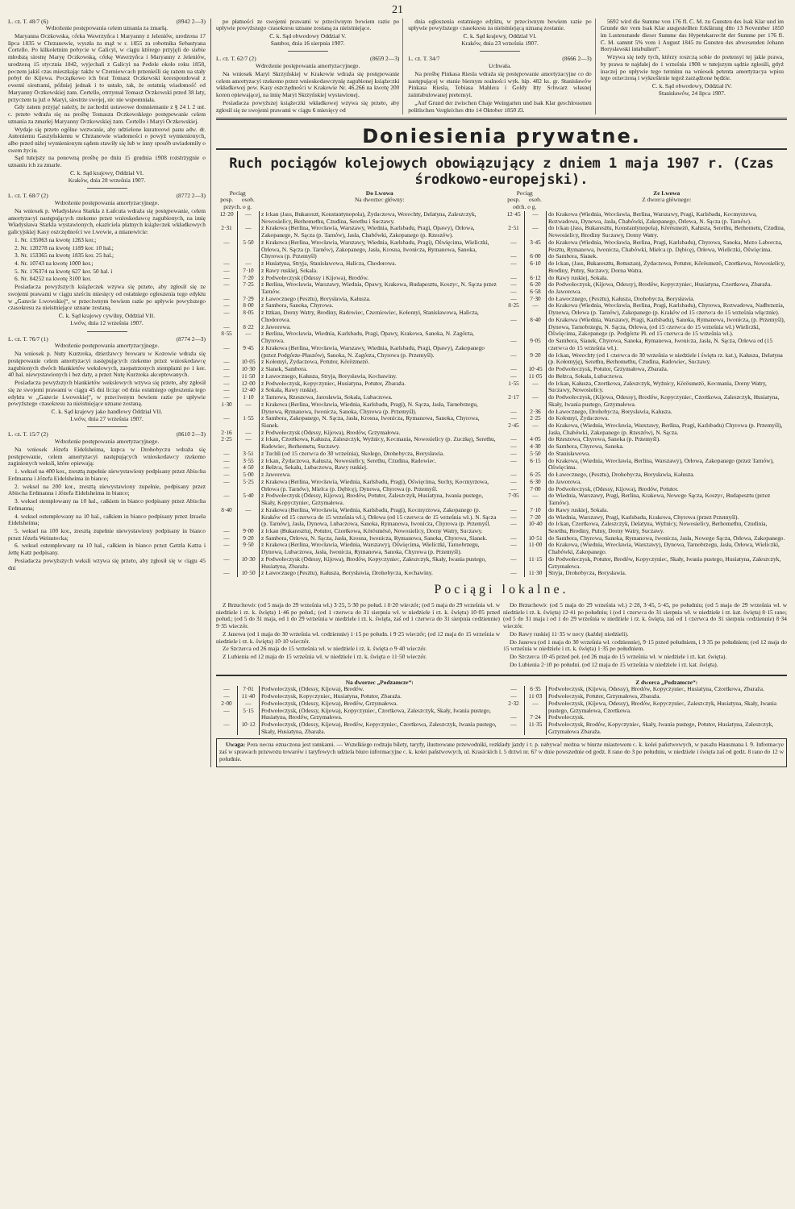21
L. cz. T. 48/7 (6) (8942 2—3)
Wdrożenie postępowania celem uznania za zmarłą.
Maryanna Oczkowska, córka Wawrzyńca i Maryanny z Jeleniów, urodzona 17 lipca 1835 w Chrzanowie, wyszła za mąż w r. 1855 za robotnika Sebastyana Cortello. Po kilkoletnim pobycie w Galicyi, w ciągu którego przyjęli do siebie młodszą siostrę Maryę Oczkowską, córkę Wawrzyńca i Maryanny z Jeleniów, urodzoną 15 stycznia 1842, wyjechali z Galicyi na Podole około roku 1858, poczem jakiś czas mieszkając także w Czerniowcach przenieśli się razem na stały pobyt do Kijowa. Początkowo ich brat Tomasz Oczkowski korespondował z owemi siostrami, później jednak i to ustało, tak, że ostatnią wiadomość od Maryanny Oczkowskiej zam. Cortello, otrzymał Tomasz Oczkowski przed 38 laty, przyczem ta już o Maryi, siostrze swojej, nic nie wspomniała.
Gdy zatem przyjąć należy, że zachodzi ustawowe domniemanie z § 24 l. 2 ust. c. przeto wdraża się na prośbę Tomasza Oczkowskiego postępowanie celem uznania za zmarłej Maryanny Oczkowskiej zam. Cortello i Maryi Oczkowskiej.
Wydaje się przeto ogólne wezwanie, aby udzielono kuratorowi panu adw. dr. Antoniemu Gaszyńskiemu w Chrzanowie wiadomości o powyż wymienionych, albo przed niżej wymienionym sądem stawiły się lub w inny sposób uwiadomiły o swem życiu.
Sąd tutejszy na ponowną prośbę po dniu 15 grudnia 1908 rozstrzygnie o uznaniu ich za zmarłe.
C. k. Sąd krajowy, Oddział VI.
Kraków, dnia 28 września 1907.
L. cz. T. 68/7 (2) (8772 2—3)
Wdrożenie postępowania amortyzacyjnego.
Na wniosek p. Władysława Starkla z Łańcuta wdraża się postępowanie, celem amortyzacyi następujących rzekomo przez wnioskodawcę zagubionych, na imię Władysława Starkla wystawionych, okaziciela płatnych książeczek wkładkowych galicyjskiej Kasy oszczędności we Lwowie, a mianowicie:
1. Nr. 135063 na kwotę 1263 kor.;
2. Nr. 120278 na kwotę 1189 kor. 10 hal.;
3. Nr. 153365 na kwotę 1835 kor. 25 hal.;
4. Nr. 10743 na kwotę 1000 kor.;
5. Nr. 176374 na kwotę 627 kor. 50 hal. i
6. Nr. 84252 na kwotę 3100 kor.
Posiadacza powyższych książeczek wzywa się przeto, aby zgłosił się ze swojemi prawami w ciągu sześciu miesięcy od ostatniego ogłoszenia tego edyktu w „Gazecie Lwowskiej“, w przeciwnym bowiem razie po upływie powyższego czasokresu za nieistniejące uznane zostaną.
C. k. Sąd krajowy cywilny, Oddział VII.
Lwów, dnia 12 września 1907.
L. cz. T. 76/7 (1) (8774 2—3)
Wdrożenie postępowania amortyzacyjnego.
Na wniosek p. Nuty Kurzroka, dzierżawcy browaru w Kozowie wdraża się postępowanie celem amortyzacyi następujących rzekomo przez wnioskodawcę zagubionych dwóch blankietów wekslowych, zaopatrzonych stemplami po 1 kor. 40 hal. niewystawionych i bez daty, a przez Nutę Kurzroka akceptowanych.
Posiadacza powyższych blankietów wekslowych wzywa się przeto, aby zgłosił się ze swojemi prawami w ciągu 45 dni licząc od dnia ostatniego ogłoszenia tego edyktu w „Gazecie Lwowskiej“, w przeciwnym bowiem razie po upływie powyższego czasokresu za nieistniejące uznane zostaną.
C. k. Sąd krajowy jako handlowy Oddział VII.
Lwów, dnia 27 września 1907.
L. cz. T. 15/7 (2) (8610 2—3)
Wdrożenie postępowania amortyzacyjnego.
Na wniosek Józefa Eidelsheima, kupca w Drohobyczu wdraża się postępowanie, celem amortyzacyi następujących wnioskodawcy rzekomo zaginionych weksli, które opiewają:
1. weksel na 400 kor., zresztą zupełnie niewystawiony podpisany przez Abischa Erdmanna i Józefa Eidelsheima in bianco;
2. weksel na 200 kor., zresztą niewystawiony zupełnie, podpisany przez Abischa Erdmanna i Józefa Eidelsheima in bianco;
3. weksel stemplowany na 10 hal., całkiem in bianco podpisany przez Abischa Erdmanna;
4. weksel ostemplowany na 10 hal., całkiem in bianco podpisany przez Izraela Eidelsheima;
5. weksel na 100 kor., zresztą zupełnie niewystawiony podpisany in bianco przez Józefa Weinstocka;
6. weksel ostemplowany na 10 hal., całkiem in bianco przez Getzla Katza i Jettę Katz podpisany.
Posiadacza powyższych weksli wzywa się przeto, aby zgłosił się w ciągu 45 dni
po płatności ze swojemi prawami w przeciwnym bowiem razie po upływie powyższego czasokresu uznane zostaną za nieistniejące.
C. k. Sąd obwodowy Oddział V.
Sambor, dnia 16 sierpnia 1907.
L. cz. T. 62/7 (2) (8659 2—3)
Wdrożenie postępowania amortyzacyjnego.
Na wniosek Maryi Skrzyńskiej w Krakowie wdraża się postępowanie celem amortyzacyi rzekomo przez wnioskodawczynię zagubionej książeczki wkładkowej pow. Kasy oszczędności w Krakowie Nr. 46.266 na kwotę 200 koron opiewającej, na imię Maryi Skrzyńskiej wystawionej.
Posiadacza powyższej książeczki wkładkowej wzywa się przeto, aby zgłosił się ze swojemi prawami w ciągu 6 miesięcy od
dnia ogłoszenia ostatniego edyktu, w przeciwnym bowiem razie po upływie powyższego czasokresu za nieistniejącą uznaną zostanie.
C. k. Sąd krajowy, Oddział VI.
Kraków, dnia 23 września 1907.
L. cz. T. 34/7 (8666 2—3)
Uchwała.
Na prośbę Pinkasa Riesla wdraża się postępowanie amortyzacyjne co do następującej w stanie biernym realności wyk. hip. 482 ks. gr. Stanisławów Pinkasa Riesla, Tobiasa Mahlera i Goldy Itty Schwarz własnej zaintabulowanej pretensyi.
„Auf Grund der zwischen Chaje Weingarten und Isak Klar geschlossenen politischen Vergleiches dtto 14 Oktober 1850 Zl.
5692 wird die Summe von 176 fl. C. M. zu Gunsten des Isak Klar und im Grunde der vom Isak Klar ausgestellten Erklärung dtto 13 November 1850 im Lastenstande dieser Summe das Hypotekarrecht der Summe per 176 fl. C. M. sammt 5% vom 1 August 1845 zu Gunsten des abwesenden Johann Borysławski intabuliert“.
Wzywa się tedy tych, którzy roszczą sobie do pretensyi tej jakie prawa, by prawa te najdalej do 1 września 1908 w tutejszym sądzie zgłosili, gdyż inaczej po upływie tego terminu na wniosek petenta amortyzacya wpisu tego orzeczoną i wykreślenie tegoż zarządzone będzie.
C. k. Sąd obwodowy, Oddział IV.
Stanisławów, 24 lipca 1907.
Doniesienia prywatne.
Ruch pociągów kolejowych obowiązujący z dniem 1 maja 1907 r. (Czas środkowo-europejski).
| Pociąg | | Do Lwowa Na dworzec główny: |
| --- | --- | --- |
| posp. | osob. | |
| przych. o g. | | |
| 12·20 | — | z Ickan (Jass, Bukareszt, Konstantynopola), Żydaczowa, Worochty, Delatyna, Zaleszczyk, Nowosielicy, Berhomethu, Czudina, Serethu i Suczawy. |
| 2·31 | — | z Krakowa (Berlina, Wrocławia, Warszawy, Wiednia, Karlsbadu, Pragi, Opawy), Orłowa, Zakopanego, N. Sącza (p. Tarnów), Jasła, Chabówki, Zakopanego (p. Rzeszów). |
| — | 5·50 | z Krakowa (Berlina, Wrocławia, Warszawy, Wiednia, Karlsbadu, Pragi), Oświęcima, Wieliczki, Orłowa, N. Sącza (p. Tarnów), Zakopanego, Jasła, Krosna, Iwonicza, Rymanowa, Sanoka, Chyrowa (p. Przemyśl) |
| — | — | z Husiatyna, Stryja, Stanisławowa, Halicza, Chodorowa. |
| — | 7·10 | z Rawy ruskiej, Sokala. |
| — | 7·20 | z Podwołoczysk (Odessy i Kijowa), Brodów. |
| — | 7·25 | z Berlina, Wrocławia, Warszawy, Wiednia, Opawy, Krakowa, Budapesztu, Koszyc, N. Sącza przez Tarnów. |
| — | 7·29 | z Ławocznego (Pesztu), Borysławia, Kałusza. |
| — | 8·00 | z Sambora, Sanoka, Chyrowa. |
| — | 8·05 | z Itzkan, Dorny Watry, Brodiny, Radowiec, Czerniowiec, Kołomyi, Stanisławowa, Halicza, Chodorowa. |
| — | 8·22 | z Jaworowa. |
| 8·55 | — | z Berlina, Wrocławia, Wiednia, Karlsbadu, Pragi, Opawy, Krakowa, Sanoka, N. Zagórza, Chyrowa. |
| — | 9·45 | z Krakowa (Berlina, Wrocławia, Warszawy, Wiednia, Karlsbadu, Pragi, Opawy), Zakopanego (przez Podgórze-Płaszów), Sanoka, N. Zagórza, Chyrowa (p. Przemyśl). |
| — | 10·05 | z Kołomyi, Żydaczowa, Potutor, Körözmezö. |
| — | 10·30 | z Sianek, Sambora. |
| — | 11·50 | z Ławocznego, Kałusza, Stryja, Borysławia, Kochawiny. |
| — | 12·00 | z Podwołoczysk, Kopyczyniec, Husiatyna, Potutor, Zbaraża. |
| — | 12·40 | z Sokala, Rawy ruskiej. |
| — | 1·10 | z Tarnowa, Rzeszowa, Jarosławia, Sokala, Lubaczowa. |
| 1·30 | — | z Krakowa (Berlina, Wrocławia, Wiednia, Karlsbadu, Pragi), N. Sącza, Jasła, Tarnobrzegu, Dynowa, Rymanowa, Iwonicza, Sanoka, Chyrowa (p. Przemyśl). |
| — | 1·55 | z Sambora, Zakopanego, N. Sącza, Jasła, Krosna, Iwonicza, Rymanowa, Sanoka, Chyrowa, Sianek. |
| 2·16 | — | z Podwołoczysk (Odessy, Kijowa), Brodów, Grzymałowa. |
| 2·25 | — | z Ickan, Czortkowa, Kałusza, Zaleszczyk, Wyżnicy, Kocmania, Nowosielicy (p. Zuczkę), Serethu, Radowiec, Berhometu, Suczawy. |
| — | 3·51 | z Tuchli (od 15 czerwca do 30 września), Skolego, Drohobycza, Borysławia. |
| — | 3·55 | z Ickan, Żydaczowa, Kałusza, Nowosielicy, Serethu, Czudina, Radowiec. |
| — | 4·50 | z Bełzca, Sokalu, Lubaczowa, Rawy ruskiej. |
| — | 5·00 | z Jaworowa. |
| — | 5·25 | z Krakowa (Berlina, Wrocławia, Wiednia, Karlsbadu, Pragi), Oświęcima, Suchy, Kocmyrzowa, Orłowa (p. Tarnów), Mielca (p. Dębicę), Dynowa, Chyrowa (p. Przemyśl. |
| — | 5·40 | z Podwołoczysk (Odessy, Kijowa), Brodów, Potutor, Zaleszczyk, Husiatyna, Iwania pustego, Skały, Kopyczyniec, Grzymałowa. |
| 8·40 | — | z Krakowa (Berlina, Wrocławia, Wiednia, Karlsbadu, Pragi), Kocmyrzowa, Zakopanego (p. Kraków od 15 czerwca do 15 września wł.), Orłowa (od 15 czerwca do 15 września wł.). N. Sącza (p. Tarnów), Jasła, Dynowa, Lubaczowa, Sanoka, Rymanowa, Iwonicza, Chyrowa (p. Przemyśl. |
| — | 9·00 | z Ickan (Bukaresztu), Potutor, Czortkowa, Körösmösö, Nowosielicy, Dorny Watry, Suczawy. |
| — | 9·20 | z Sambora, Orłowa, N. Sącza, Jasła, Krosna, Iwonicza, Rymanowa, Sanoka, Chyrowa, Sianek. |
| — | 9·50 | z Krakowa (Berlina, Wrocławia, Wiednia, Warszawy), Oświęcima, Wieliczki, Tarnobrzegu, Dynowa, Lubaczowa, Jasła, Iwonicza, Rymanowa, Sanoka, Chyrowa (p. Przemyśl). |
| — | 10·30 | z Podwołoczysk (Odessy, Kijowa), Brodów, Kopyczyniec, Zaleszczyk, Skały, Iwania pustego, Husiatyna, Zbaraża. |
| — | 10·50 | z Ławocznego (Pesztu), Kałusza, Borysławia, Drohobycza, Kochawiny. |
| Pociąg | | Ze Lwowa Z dworca głównego: |
| --- | --- | --- |
| posp. | osob. | |
| odch. o g. | | |
| 12·45 | — | do Krakowa (Wiednia, Wrocławia, Berlina, Warszawy, Pragi, Karlsbadu, Kocmyrzowa, Rozwadowa, Dynowa, Jasła, Chabówki, Zakopanego, Orłowa, N. Sącza (p. Tarnów). |
| 2·51 | — | do Ickan (Jass, Bukaresztu, Konstantynopola), Körösmezö, Kałusza, Serethu, Berhometu, Czudina, Nowosielicy, Brodiny Suczawy, Dorny Watry. |
| — | 3·45 | do Krakowa (Wiednia, Wrocławia, Berlina, Pragi, Karlsbadu), Chyrowa, Sanoka, Mezo Laborcza, Pesztu, Rymanowa, Iwonicza, Chabówki, Mielca (p. Dębicę), Orłowa, Wieliczki, Oświęcima. |
| — | 6·00 | do Sambora, Sianek. |
| — | 6·10 | do Ickan, (Jass, Bukaresztu, Botuszan), Żydaczowa, Potutor, Körösmezö, Czortkowa, Nowosielicy, Brodiny, Putny, Suczawy, Dorna Watra. |
| — | 6·12 | do Rawy ruskiej, Sokala. |
| — | 6·20 | do Podwołoczysk, (Kijowa, Odessy), Brodów, Kopyczyniec, Husiatyna, Czortkowa, Zbaraża. |
| — | 6·58 | do Jaworowa. |
| — | 7·30 | do Ławocznego, (Pesztu), Kałusza, Drohobycza, Borysławia. |
| 8·25 | — | do Krakowa (Wiednia, Wrocławia, Berlina, Pragi, Karlsbadu), Chyrowa, Rozwadowa, Nadbrzezia, Dynowa, Orłowa (p. Tarnów), Zakopanego (p. Kraków od 15 czerwca do 15 września włącznie). |
| — | 8·40 | do Krakowa (Wiednia, Warszawy, Pragi, Karlsbadu), Sanoka, Rymanowa, Iwonicza, (p. Przemyśl), Dynowa, Tarnobrzegu, N. Sącza, Orłowa, (od 15 czerwca do 15 września wł.) Wieliczki, Oświęcima, Zakopanego (p. Podgórze Pł. od 15 czerwca do 15 września wł.). |
| — | 9·05 | do Sambora, Sianek, Chyrowa, Sanoka, Rymanowa, Iwonicza, Jasła, N. Sącza, Orłowa od (15 czerwca do 15 września wł.). |
| — | 9·20 | do Ickan, Worochty (od 1 czerwca do 30 września w niedziele i święta rz. kat.), Kałusza, Delatyna (p. Kołomyję), Serethu, Berhomethu, Czudina, Radowiec, Suczawy. |
| — | 10·45 | do Podwołoczysk, Potutor, Grzymałowa, Zbaraża. |
| — | 11·05 | do Bełzca, Sokala, Lubaczowa. |
| 1·55 | — | do Ickan, Kałusza, Czortkowa, Zaleszczyk, Wyżnicy, Körösmezö, Kocmania, Dorny Watry, Suczawy, Nowosielicy. |
| 2·17 | — | do Podwołoczysk, (Kijowa, Odessy), Brodów, Kopyczyniec, Czortkowa, Zaleszczyk, Husiatyna, Skały, Iwania pustego, Grzymałowa. |
| — | 2·36 | do Ławocznego, Drohobycza, Borysławia, Kałusza. |
| — | 2·25 | do Kołomyi, Żydaczowa. |
| 2·45 | — | do Krakowa, (Wiednia, Wrocławia, Warszawy, Berlina, Pragi, Karlsbadu) Chyrowa (p. Przemyśl), Jasła, Chabówki, Zakopanego (p. Rzeszów), N. Sącza. |
| — | 4·05 | do Rzeszowa, Chyrowa, Sanoka (p. Przemyśl). |
| — | 4·30 | do Sambora, Chyrowa, Sanoka. |
| — | 5·50 | do Stanisławowa. |
| — | 6·15 | do Krakowa, (Wiednia, Wrocławia, Berlina, Warszawy), Orłowa, Zakopanego (przez Tarnów), Oświęcima. |
| — | 6·25 | do Ławocznego, (Pesztu), Drohobycza, Borysławia, Kałusza. |
| — | 6·30 | do Jaworowa. |
| — | 7·00 | do Podwołoczysk, (Odessy, Kijowa), Brodów, Potutor. |
| 7·05 | — | do Wiednia, Warszawy, Pragi, Berlina, Krakowa, Nowego Sącza, Koszyc, Budapesztu (przez Tarnów). |
| — | 7·10 | do Rawy ruskiej, Sokala. |
| — | 7·20 | do Wiednia, Warszawy, Pragi, Karlsbadu, Krakowa, Chyrowa (przez Przemyśl). |
| — | 10·40 | do Ickan, Czortkowa, Zaleszczyk, Delatyna, Wyżnicy, Nowosielicy, Berhomethu, Czudinia, Serethu, Brodiny, Putny, Dorny Watry, Suczawy. |
| — | 10·51 | do Sambora, Chyrowa, Sanoka, Rymanowa, Iwonicza, Jasła, Nowego Sącza, Orłowa, Zakopanego. |
| — | 11·00 | do Krakowa, (Wiednia, Wrocławia, Warszawy), Dynowa, Tarnobrzegu, Jasła, Orłowa, Wieliczki, Chabówki, Zakopanego. |
| — | 11·15 | do Podwołoczysk, Potutor, Brodów, Kopyczyniec, Skały, Iwania pustego, Husiatyna, Zaleszczyk, Grzymałowa. |
| — | 11·30 | Stryja, Drohobycza, Borysławia. |
Pociągi lokalne.
Z Brzuchowic (od 5 maja do 29 września wł.) 3·25, 5·30 po połud. i 8·20 wieczór; (od 5 maja do 29 września wł. w niedziele i rz. k. święta) 1·46 po połud.; (od 1 czerwca do 31 sierpnia wł. w niedziele i rz. k. święta) 10·05 przed połud.; (od 5 do 31 maja, od 1 do 29 września w niedziele i rz. k. święta, zaś od 1 czerwca do 31 sierpnia codziennie) 9·35 wieczór.
Z Janowa (od 1 maja do 30 września wł. codziennie) 1·15 po połudn. i 9·25 wieczór; (od 12 maja do 15 września w niedziele i rz. k. święta) 10·10 wieczór.
Ze Szczerca od 26 maja do 15 września wł. w niedziele i rz. k. święta o 9·40 wieczór.
Z Lubienia od 12 maja do 15 września wł. w niedziele i rz. k. święta o 11·50 wieczór.
Do Brzuchowic (od 5 maja do 29 września wł.) 2·28, 3·45, 5·45, po południu; (od 5 maja do 29 września wł. w niedziele i rz. k. święta) 12·41 po południu; i (od 1 czerwca do 31 sierpnia wł. w niedziele i rz. kat. święta) 8·15 rano; (od 5 do 31 maja i od 1 do 29 września w niedziele i rz. k. święta, zaś od 1 czerwca do 31 sierpnia codziennie) 8·34 wieczór.
Do Rawy ruskiej 11·35 w nocy (każdej niedzieli).
Do Janowa (od 1 maja do 30 września wł. codziennie), 9·15 przed południem, i 3·35 po południem; (od 12 maja do 15 września w niedziele i rz. k. święta) 1·35 po południem.
Do Szczerca 10·45 przed poł. (od 26 maja do 15 września wł. w niedziele i rz. kat. święta).
Do Lubienia 2·10 po południ. (od 12 maja do 15 września w niedziele i rz. kat. święta).
| | | Na dworzec „Podzamcze“: |
| --- | --- | --- |
| — | 7·01 | Podwołoczysk, (Odessy, Kijowa), Brodów. |
| — | 11·40 | Podwołoczysk, Kopyczyniec, Husiatyna, Potutor, Zbaraża. |
| 2·00 | — | Podwołoczysk, (Odessy, Kijowa), Brodów, Grzymałowa. |
| — | 5·15 | Podwołoczysk, (Odessy, Kijowa), Kopyczyniec, Czortkowa, Zaleszczyk, Skały, Iwania pustego, Husiatyna, Brodów, Grzymałowa. |
| — | 10·12 | Podwołoczysk, (Odessy, Kijowa), Brodów, Kopyczyniec, Czortkowa, Zaleszczyk, Iwania pustego, Skały, Husiatyna, Zbaraża. |
| | | Z dworca „Podzamcze“: |
| --- | --- | --- |
| — | 6·35 | Podwołoczysk, (Kijowa, Odessy), Brodów, Kopyczyniec, Husiatyna, Czortkowa, Zbaraża. |
| — | 11·03 | Podwołoczysk, Potutor, Grzymałowa, Zbaraża. |
| 2·32 | — | Podwołoczysk, (Kijowa, Odessy), Brodów, Kopyczyniec, Zaleszczyk, Husiatyna, Skały, Iwania pustego, Grzymałowa, Czortkowa. |
| — | 7·24 | Podwołoczysk. |
| — | 11·35 | Podwołoczysk, Brodów, Kopyczyniec, Skały, Iwania pustego, Potutor, Husiatyna, Zaleszczyk, Grzymałowa Zbaraża. |
Uwaga: Pora nocna oznaczona jest ramkami. — Wszelkiego rodzaju bilety, taryfy, ilustrowane przewodniki, rozkłady jazdy i t. p. nabywać można w biurze miastowem c. k. kolei państwowych, w pasażu Hausmana l. 9. Informacye zaś w sprawach przewozu towarów i taryfowych udziela biuro informacyjne c. k. kolei państwowych, ul. Krasickich l. 5 drzwi nr. 67 w dnie powszednie od godz. 8 rano do 3 po południu, w niedziele i święta zaś od godz. 8 rano do 12 w południe.